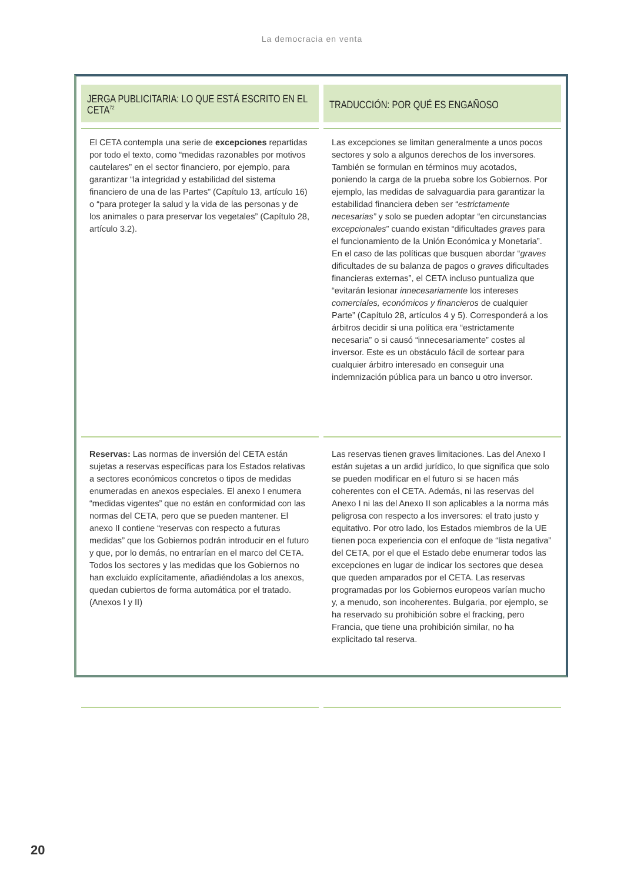La democracia en venta
| JERGA PUBLICITARIA: LO QUE ESTÁ ESCRITO EN EL CETA<sup>72</sup> | TRADUCCIÓN: POR QUÉ ES ENGAÑOSO |
| --- | --- |
| El CETA contempla una serie de excepciones repartidas por todo el texto, como “medidas razonables por motivos cautelares” en el sector financiero, por ejemplo, para garantizar “la integridad y estabilidad del sistema financiero de una de las Partes” (Capítulo 13, artículo 16) o “para proteger la salud y la vida de las personas y de los animales o para preservar los vegetales” (Capítulo 28, artículo 3.2). | Las excepciones se limitan generalmente a unos pocos sectores y solo a algunos derechos de los inversores. También se formulan en términos muy acotados, poniendo la carga de la prueba sobre los Gobiernos. Por ejemplo, las medidas de salvaguardia para garantizar la estabilidad financiera deben ser “ estrictamente necesarias” y solo se pueden adoptar “en circunstancias excepcionales ” cuando existan “dificultades graves para el funcionamiento de la Unión Económica y Monetaria”. En el caso de las políticas que busquen abordar “ graves dificultades de su balanza de pagos o graves dificultades financieras externas”, el CETA incluso puntualiza que “evitarán lesionar innecesariamente los intereses comerciales, económicos y financieros de cualquier Parte” (Capítulo 28, artículos 4 y 5). Corresponderá a los árbitros decidir si una política era “estrictamente necesaria” o si causó “innecesariamente” costes al inversor. Este es un obstáculo fácil de sortear para cualquier árbitro interesado en conseguir una indemnización pública para un banco u otro inversor. |
| Reservas: Las normas de inversión del CETA están sujetas a reservas específicas para los Estados relativas a sectores económicos concretos o tipos de medidas enumeradas en anexos especiales. El anexo I enumera “medidas vigentes” que no están en conformidad con las normas del CETA, pero que se pueden mantener. El anexo II contiene “reservas con respecto a futuras medidas” que los Gobiernos podrán introducir en el futuro y que, por lo demás, no entrarían en el marco del CETA. Todos los sectores y las medidas que los Gobiernos no han excluido explícitamente, añadiéndolas a los anexos, quedan cubiertos de forma automática por el tratado. (Anexos I y II) | Las reservas tienen graves limitaciones. Las del Anexo I están sujetas a un ardid jurídico, lo que significa que solo se pueden modificar en el futuro si se hacen más coherentes con el CETA. Además, ni las reservas del Anexo I ni las del Anexo II son aplicables a la norma más peligrosa con respecto a los inversores: el trato justo y equitativo. Por otro lado, los Estados miembros de la UE tienen poca experiencia con el enfoque de “lista negativa” del CETA, por el que el Estado debe enumerar todos las excepciones en lugar de indicar los sectores que desea que queden amparados por el CETA. Las reservas programadas por los Gobiernos europeos varían mucho y, a menudo, son incoherentes. Bulgaria, por ejemplo, se ha reservado su prohibición sobre el fracking, pero Francia, que tiene una prohibición similar, no ha explicitado tal reserva. |
20